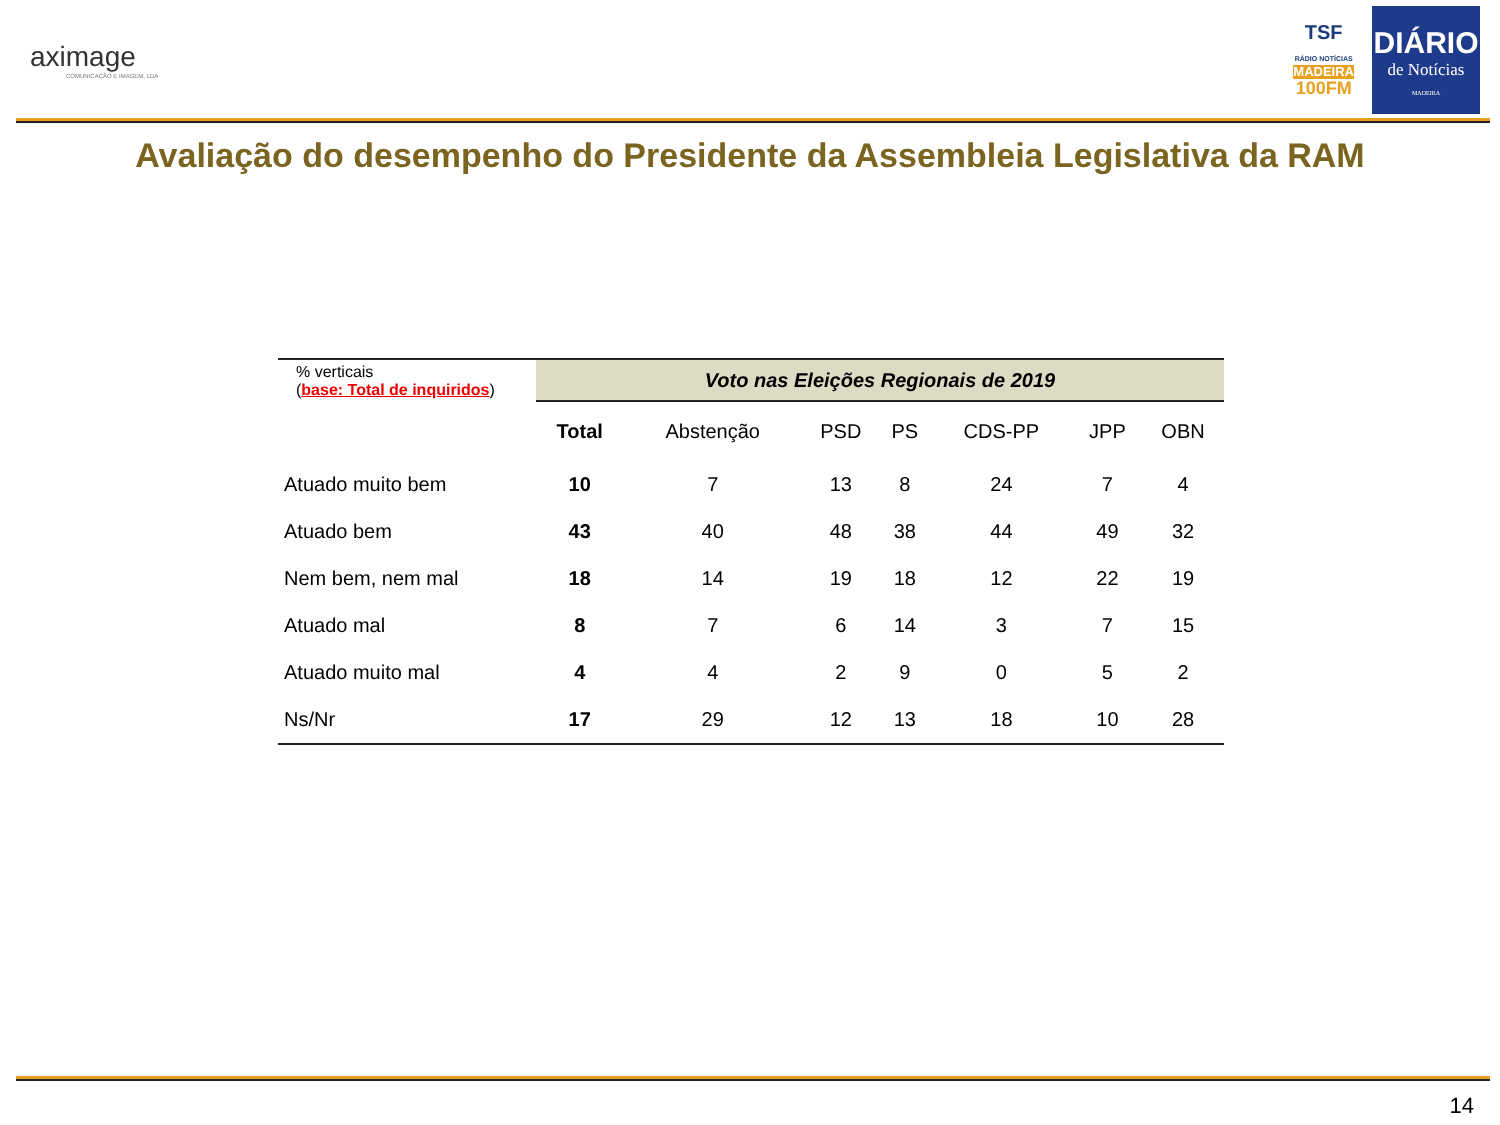aximage
COMUNICAÇÃO E IMAGEM, LDA
TSF
RÁDIO NOTÍCIAS
MADEIRA
100FM
DIÁRIO
de Notícias
MADEIRA
Avaliação do desempenho do Presidente da Assembleia Legislativa da RAM
| % verticais ( base: Total de inquiridos ) | Voto nas Eleições Regionais de 2019 | | | | | | |
| --- | --- | --- | --- | --- | --- | --- | --- |
| | Total | Abstenção | PSD | PS | CDS-PP | JPP | OBN |
| Atuado muito bem | 10 | 7 | 13 | 8 | 24 | 7 | 4 |
| Atuado bem | 43 | 40 | 48 | 38 | 44 | 49 | 32 |
| Nem bem, nem mal | 18 | 14 | 19 | 18 | 12 | 22 | 19 |
| Atuado mal | 8 | 7 | 6 | 14 | 3 | 7 | 15 |
| Atuado muito mal | 4 | 4 | 2 | 9 | 0 | 5 | 2 |
| Ns/Nr | 17 | 29 | 12 | 13 | 18 | 10 | 28 |
14